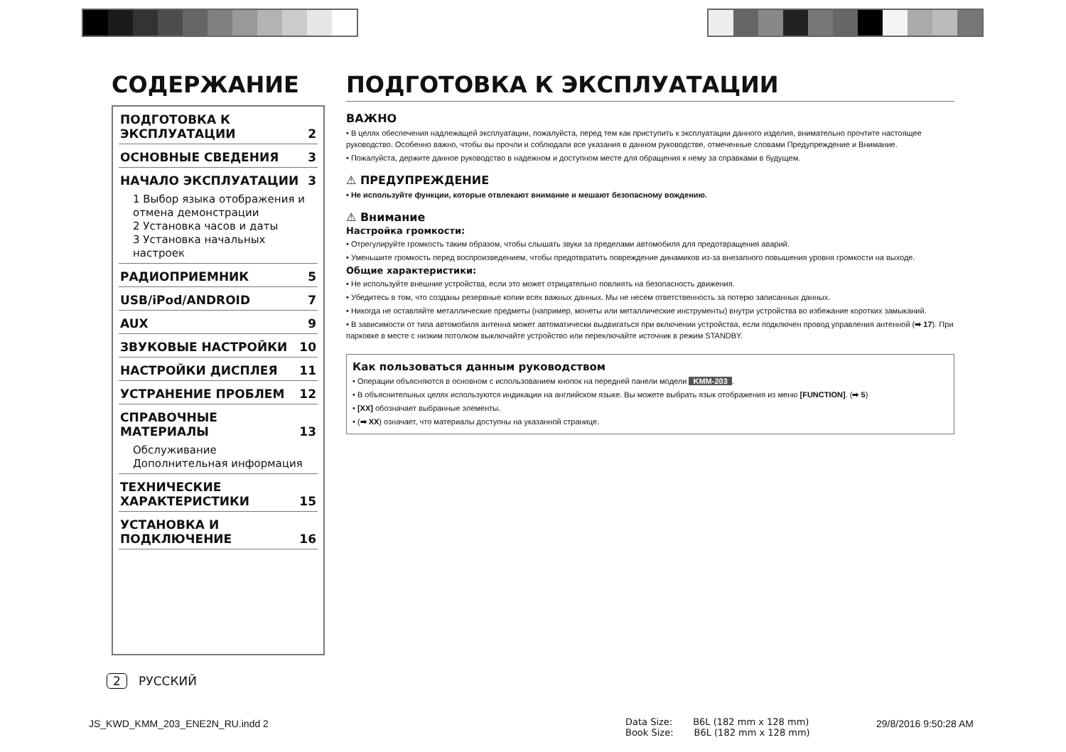СОДЕРЖАНИЕ
ПОДГОТОВКА К
ЭКСПЛУАТАЦИИ 2
ОСНОВНЫЕ СВЕДЕНИЯ 3
НАЧАЛО ЭКСПЛУАТАЦИИ 3
1 Выбор языка отображения и отмена демонстрации
2 Установка часов и даты
3 Установка начальных настроек
РАДИОПРИЕМНИК 5
USB/iPod/ANDROID 7
AUX 9
ЗВУКОВЫЕ НАСТРОЙКИ 10
НАСТРОЙКИ ДИСПЛЕЯ 11
УСТРАНЕНИЕ ПРОБЛЕМ 12
СПРАВОЧНЫЕ МАТЕРИАЛЫ 13
Обслуживание
Дополнительная информация
ТЕХНИЧЕСКИЕ
ХАРАКТЕРИСТИКИ 15
УСТАНОВКА И
ПОДКЛЮЧЕНИЕ 16
ПОДГОТОВКА К ЭКСПЛУАТАЦИИ
ВАЖНО
• В целях обеспечения надлежащей эксплуатации, пожалуйста, перед тем как приступить к эксплуатации данного изделия, внимательно прочтите настоящее руководство. Особенно важно, чтобы вы прочли и соблюдали все указания в данном руководстве, отмеченные словами Предупреждение и Внимание.
• Пожалуйста, держите данное руководство в надежном и доступном месте для обращения к нему за справками в будущем.
⚠ ПРЕДУПРЕЖДЕНИЕ
• Не используйте функции, которые отвлекают внимание и мешают безопасному вождению.
⚠ Внимание
Настройка громкости:
• Отрегулируйте громкость таким образом, чтобы слышать звуки за пределами автомобиля для предотвращения аварий.
• Уменьшите громкость перед воспроизведением, чтобы предотвратить повреждение динамиков из-за внезапного повышения уровня громкости на выходе.
Общие характеристики:
• Не используйте внешние устройства, если это может отрицательно повлиять на безопасность движения.
• Убедитесь в том, что созданы резервные копии всех важных данных. Мы не несем ответственность за потерю записанных данных.
• Никогда не оставляйте металлические предметы (например, монеты или металлические инструменты) внутри устройства во избежание коротких замыканий.
• В зависимости от типа автомобиля антенна может автоматически выдвигаться при включении устройства, если подключен провод управления антенной (➡ 17). При парковке в месте с низким потолком выключайте устройство или переключайте источник в режим STANDBY.
Как пользоваться данным руководством
• Операции объясняются в основном с использованием кнопок на передней панели модели KMM-203.
• В объяснительных целях используются индикации на английском языке. Вы можете выбрать язык отображения из меню [FUNCTION]. (➡ 5)
• [XX] обозначает выбранные элементы.
• (➡ XX) означает, что материалы доступны на указанной странице.
2 РУССКИЙ
JS_KWD_KMM_203_ENE2N_RU.indd 2
Data Size: B6L (182 mm x 128 mm)
Book Size: B6L (182 mm x 128 mm)
29/8/2016 9:50:28 AM